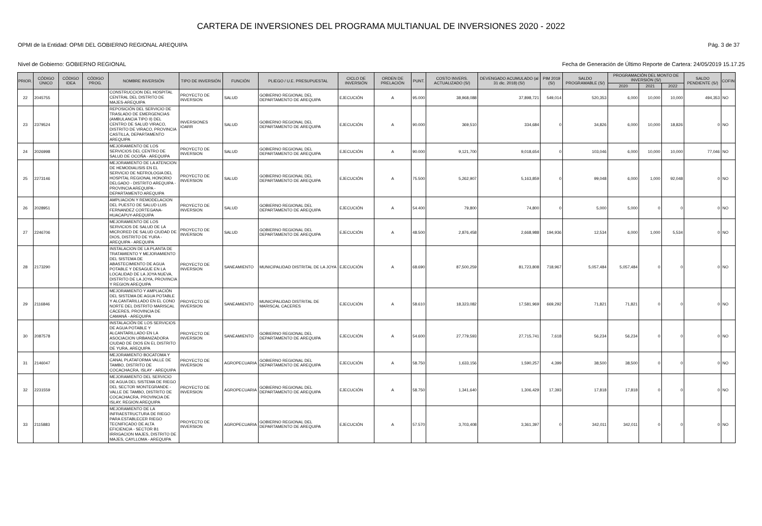CARTERA DE INVERSIONES DEL PROGRAMA MULTIANUAL DE INVERSIONES 2020 - 2022
OPMI de la Entidad: OPMI DEL GOBIERNO REGIONAL AREQUIPA Pág. 3 de 37
Nivel de Gobierno: GOBIERNO REGIONAL Fecha de Generación de Último Reporte de Cartera: 24/05/2019 15.17.25
| PRIOR. | CÓDIGO ÚNICO | CÓDIGO IDEA | CÓDIGO PROG. | NOMBRE INVERSIÓN | TIPO DE INVERSIÓN | FUNCIÓN | PLIEGO / U.E. PRESUPUESTAL | CICLO DE INVERSIÓN | ORDEN DE PRELACIÓN | PUNT. | COSTO INVERS. ACTUALIZADO (S/) | DEVENGADO ACUMULADO (al 31 dic. 2018) (S/) | PIM 2019 (S/) | SALDO PROGRAMABLE (S/) | PROGRAMACIÓN DEL MONTO DE INVERSIÓN (S/) | | | SALDO PENDIENTE (S/) | COFIN |
| --- | --- | --- | --- | --- | --- | --- | --- | --- | --- | --- | --- | --- | --- | --- | --- | --- | --- | --- | --- |
| | | | | | | | | | | | | | | | 2020 | 2021 | 2022 | | |
| 22 | 2045755 | | | CONSTRUCCION DEL HOSPITAL CENTRAL DEL DISTRITO DE MAJES-AREQUIPA | PROYECTO DE INVERSION | SALUD | GOBIERNO REGIONAL DEL DEPARTAMENTO DE AREQUIPA | EJECUCIÓN | A | 95.000 | 38,968,088 | 37,898,721 | 549,014 | 520,353 | 6,000 | 10,000 | 10,000 | 494,353 | NO |
| 23 | 2379524 | | | REPOSICIÓN DEL SERVICIO DE TRASLADO DE EMERGENCIAS (AMBULANCIA TIPO II) DEL CENTRO DE SALUD VIRACO, DISTRITO DE VIRACO, PROVINCIA CASTILLA, DEPARTAMENTO AREQUIPA | INVERSIONES IOARR | SALUD | GOBIERNO REGIONAL DEL DEPARTAMENTO DE AREQUIPA | EJECUCIÓN | A | 90.000 | 369,510 | 334,684 | 0 | 34,826 | 6,000 | 10,000 | 18,826 | 0 | NO |
| 24 | 2026998 | | | MEJORAMIENTO DE LOS SERVICIOS DEL CENTRO DE SALUD DE OCOÑA - AREQUIPA | PROYECTO DE INVERSION | SALUD | GOBIERNO REGIONAL DEL DEPARTAMENTO DE AREQUIPA | EJECUCIÓN | A | 90.000 | 9,121,700 | 9,018,654 | 0 | 103,046 | 6,000 | 10,000 | 10,000 | 77,046 | NO |
| 25 | 2273146 | | | MEJORAMIENTO DE LA ATENCION DE HEMODIALISIS EN EL SERVICIO DE NEFROLOGIA DEL HOSPITAL REGIONAL HONORIO DELGADO - DISTRITO AREQUIPA - PROVINCIA AREQUIPA - DEPARTAMENTO AREQUIPA | PROYECTO DE INVERSION | SALUD | GOBIERNO REGIONAL DEL DEPARTAMENTO DE AREQUIPA | EJECUCIÓN | A | 75.500 | 5,262,907 | 5,163,859 | 0 | 99,048 | 6,000 | 1,000 | 92,048 | 0 | NO |
| 26 | 2028951 | | | AMPLIACION Y REMODELACION DEL PUESTO DE SALUD LUIS FERNANDEZ CORTEGANA-HUACAPUY-AREQUIPA | PROYECTO DE INVERSION | SALUD | GOBIERNO REGIONAL DEL DEPARTAMENTO DE AREQUIPA | EJECUCIÓN | A | 54.400 | 79,800 | 74,800 | 0 | 5,000 | 5,000 | 0 | 0 | 0 | NO |
| 27 | 2246706 | | | MEJORAMIENTO DE LOS SERVICIOS DE SALUD DE LA MICRORED DE SALUD CIUDAD DE DIOS, DISTRITO DE YURA - AREQUIPA - AREQUIPA | PROYECTO DE INVERSION | SALUD | GOBIERNO REGIONAL DEL DEPARTAMENTO DE AREQUIPA | EJECUCIÓN | A | 48.500 | 2,876,458 | 2,668,988 | 194,936 | 12,534 | 6,000 | 1,000 | 5,534 | 0 | NO |
| 28 | 2173290 | | | INSTALACION DE LA PLANTA DE TRATAMIENTO Y MEJORAMIENTO DEL SISTEMA DE ABASTECIMIENTO DE AGUA POTABLE Y DESAGUE EN LA LOCALIDAD DE LA JOYA NUEVA, DISTRITO DE LA JOYA, PROVINCIA Y REGION AREQUIPA | PROYECTO DE INVERSION | SANEAMIENTO | MUNICIPALIDAD DISTRITAL DE LA JOYA | EJECUCIÓN | A | 68.690 | 87,500,259 | 81,723,808 | 718,967 | 5,057,484 | 5,057,484 | 0 | 0 | 0 | NO |
| 29 | 2116846 | | | MEJORAMIENTO Y AMPLIACIÓN DEL SISTEMA DE AGUA POTABLE Y ALCANTARILLADO EN EL CONO NORTE DEL DISTRITO MARISCAL CÁCERES, PROVINCIA DE CAMANÁ - AREQUIPA | PROYECTO DE INVERSION | SANEAMIENTO | MUNICIPALIDAD DISTRITAL DE MARISCAL CACERES | EJECUCIÓN | A | 58.610 | 18,323,082 | 17,581,969 | 669,292 | 71,821 | 71,821 | 0 | 0 | 0 | NO |
| 30 | 2087578 | | | INSTALACIÓN DE LOS SERVICIOS DE AGUA POTABLE Y ALCANTARILLADO EN LA ASOCIACION URBANIZADORA CIUDAD DE DIOS EN EL DISTRITO DE YURA, AREQUIPA | PROYECTO DE INVERSION | SANEAMIENTO | GOBIERNO REGIONAL DEL DEPARTAMENTO DE AREQUIPA | EJECUCIÓN | A | 54.600 | 27,779,593 | 27,715,741 | 7,618 | 56,234 | 56,234 | 0 | 0 | 0 | NO |
| 31 | 2146047 | | | MEJORAMIENTO BOCATOMA Y CANAL PLATAFORMA VALLE DE TAMBO, DISTRITO DE COCACHACRA, ISLAY - AREQUIPA | PROYECTO DE INVERSION | AGROPECUARIA | GOBIERNO REGIONAL DEL DEPARTAMENTO DE AREQUIPA | EJECUCIÓN | A | 58.750 | 1,633,156 | 1,590,257 | 4,399 | 38,500 | 38,500 | 0 | 0 | 0 | NO |
| 32 | 2231559 | | | MEJORAMIENTO DEL SERVICIO DE AGUA DEL SISTEMA DE RIEGO DEL SECTOR MONTEGRANDE - VALLE DE TAMBO, DISTRITO DE COCACHACRA, PROVINCIA DE ISLAY, REGION AREQUIPA | PROYECTO DE INVERSION | AGROPECUARIA | GOBIERNO REGIONAL DEL DEPARTAMENTO DE AREQUIPA | EJECUCIÓN | A | 58.750 | 1,341,640 | 1,306,429 | 17,393 | 17,818 | 17,818 | 0 | 0 | 0 | NO |
| 33 | 2115883 | | | MEJORAMIENTO DE LA INFRAESTRUCTURA DE RIEGO PARA ESTABLECER RIEGO TECNIFICADO DE ALTA EFICIENCIA - SECTOR B1 IRRIGACION MAJES, DISTRITO DE MAJES, CAYLLOMA - AREQUIPA | PROYECTO DE INVERSION | AGROPECUARIA | GOBIERNO REGIONAL DEL DEPARTAMENTO DE AREQUIPA | EJECUCIÓN | A | 57.570 | 3,703,408 | 3,361,397 | 0 | 342,011 | 342,011 | 0 | 0 | 0 | NO |